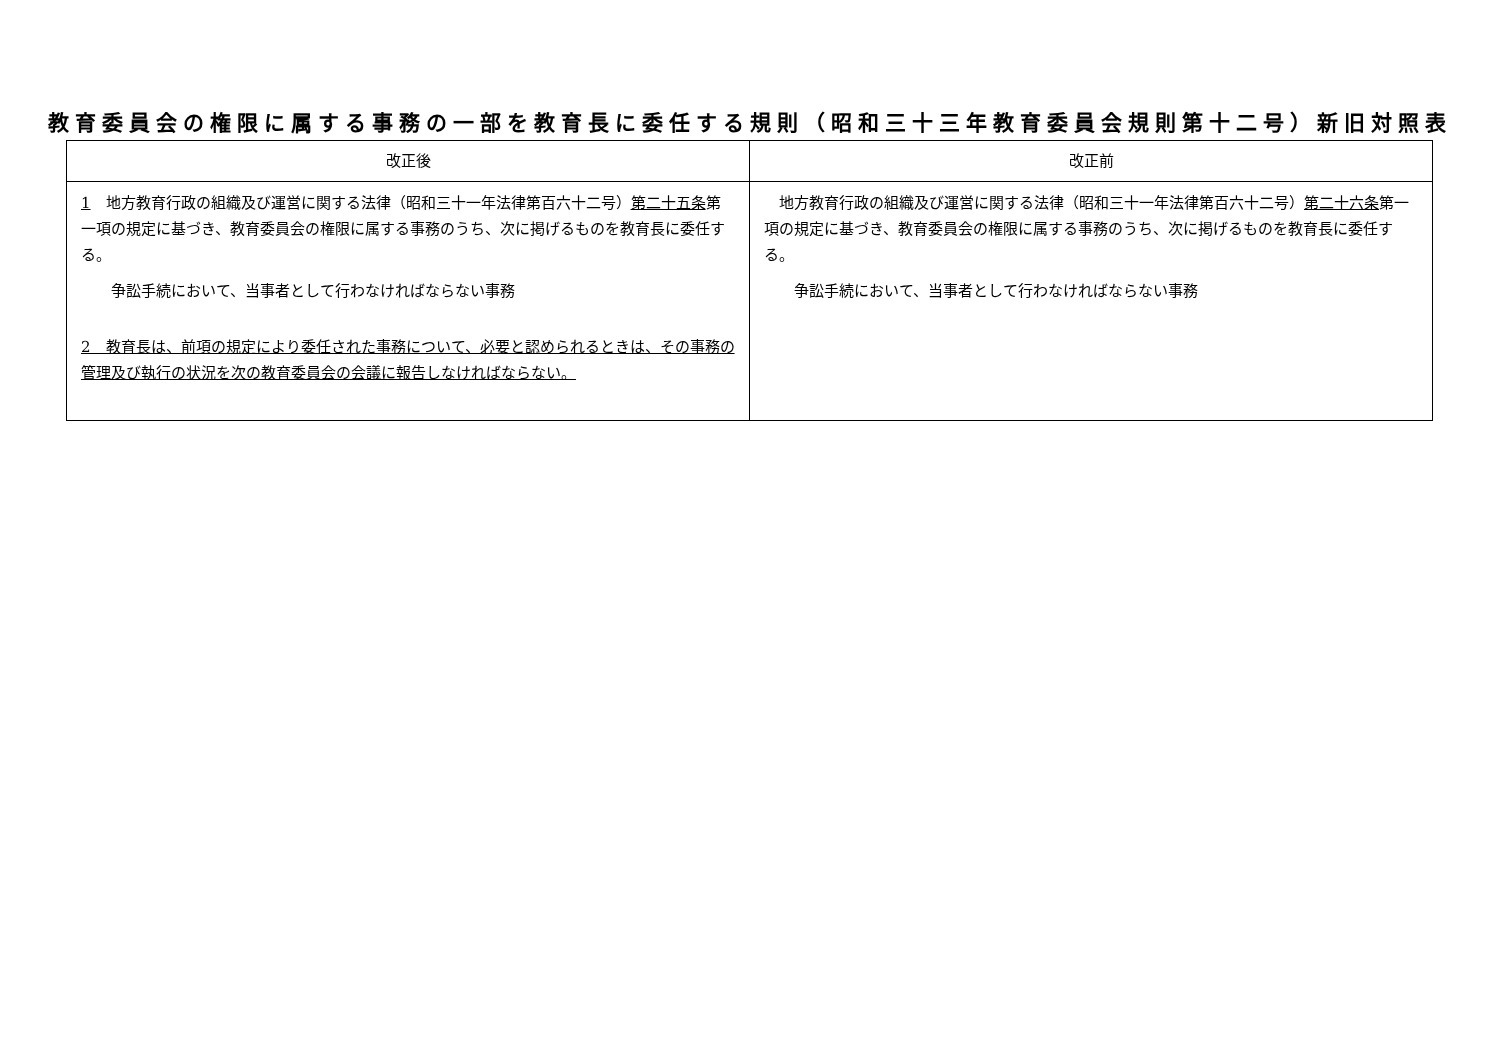教育委員会の権限に属する事務の一部を教育長に委任する規則（昭和三十三年教育委員会規則第十二号）新旧対照表
| 改正後 | 改正前 |
| --- | --- |
| 1 地方教育行政の組織及び運営に関する法律（昭和三十一年法律第百六十二号） 第二十五条 第一項の規定に基づき、教育委員会の権限に属する事務のうち、次に掲げるものを教育長に委任する。 争訟手続において、当事者として行わなければならない事務 2 教育長は、前項の規定により委任された事務について、必要と認められるときは、その事務の管理及び執行の状況を次の教育委員会の会議に報告しなければならない。 | 地方教育行政の組織及び運営に関する法律（昭和三十一年法律第百六十二号） 第二十六条 第一項の規定に基づき、教育委員会の権限に属する事務のうち、次に掲げるものを教育長に委任する。 争訟手続において、当事者として行わなければならない事務 |